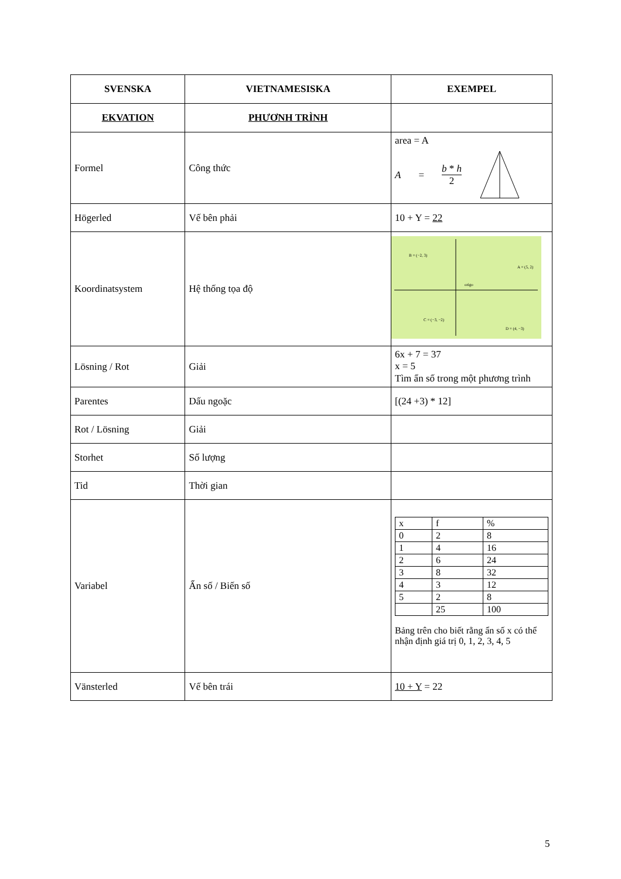| SVENSKA | VIETNAMESISKA | EXEMPEL |
| --- | --- | --- |
| EKVATION | PHƯƠNH TRÌNH | |
| Formel | Công thức | area = A A = b * h 2 |
| Högerled | Vế bên phải | 10 + Y = 22 |
| Koordinatsystem | Hệ thống tọa độ | B = (−2, 3) A = (5, 2) C = (−3, −2) D = (4, −3) origo |
| Lösning / Rot | Giải | 6x + 7 = 37 x = 5 Tìm ẩn số trong một phương trình |
| Parentes | Dấu ngoặc | [(24 +3) * 12] |
| Rot / Lösning | Giải | |
| Storhet | Số lượng | |
| Tid | Thời gian | |
| Variabel | Ẩn số / Biến số | / x / f / % / / 0 / 2 / 8 / / 1 / 4 / 16 / / 2 / 6 / 24 / / 3 / 8 / 32 / / 4 / 3 / 12 / / 5 / 2 / 8 / / / 25 / 100 / Bảng trên cho biết rằng ẩn số x có thể nhận định giá trị 0, 1, 2, 3, 4, 5 |
| Vänsterled | Vế bên trái | 10 + Y = 22 |
5